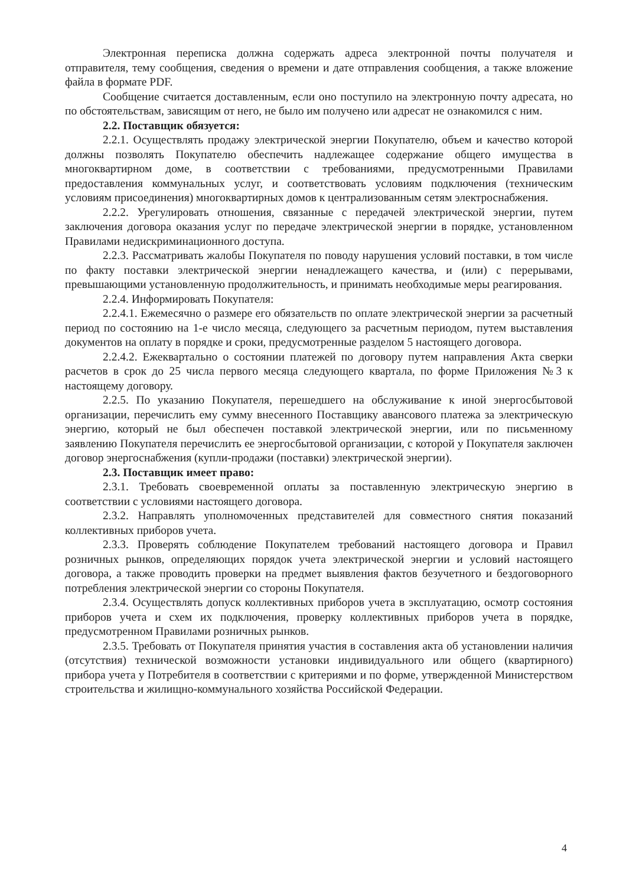Электронная переписка должна содержать адреса электронной почты получателя и отправителя, тему сообщения, сведения о времени и дате отправления сообщения, а также вложение файла в формате PDF.
Сообщение считается доставленным, если оно поступило на электронную почту адресата, но по обстоятельствам, зависящим от него, не было им получено или адресат не ознакомился с ним.
2.2. Поставщик обязуется:
2.2.1. Осуществлять продажу электрической энергии Покупателю, объем и качество которой должны позволять Покупателю обеспечить надлежащее содержание общего имущества в многоквартирном доме, в соответствии с требованиями, предусмотренными Правилами предоставления коммунальных услуг, и соответствовать условиям подключения (техническим условиям присоединения) многоквартирных домов к централизованным сетям электроснабжения.
2.2.2. Урегулировать отношения, связанные с передачей электрической энергии, путем заключения договора оказания услуг по передаче электрической энергии в порядке, установленном Правилами недискриминационного доступа.
2.2.3. Рассматривать жалобы Покупателя по поводу нарушения условий поставки, в том числе по факту поставки электрической энергии ненадлежащего качества, и (или) с перерывами, превышающими установленную продолжительность, и принимать необходимые меры реагирования.
2.2.4. Информировать Покупателя:
2.2.4.1. Ежемесячно о размере его обязательств по оплате электрической энергии за расчетный период по состоянию на 1-е число месяца, следующего за расчетным периодом, путем выставления документов на оплату в порядке и сроки, предусмотренные разделом 5 настоящего договора.
2.2.4.2. Ежеквартально о состоянии платежей по договору путем направления Акта сверки расчетов в срок до 25 числа первого месяца следующего квартала, по форме Приложения №3 к настоящему договору.
2.2.5. По указанию Покупателя, перешедшего на обслуживание к иной энергосбытовой организации, перечислить ему сумму внесенного Поставщику авансового платежа за электрическую энергию, который не был обеспечен поставкой электрической энергии, или по письменному заявлению Покупателя перечислить ее энергосбытовой организации, с которой у Покупателя заключен договор энергоснабжения (купли-продажи (поставки) электрической энергии).
2.3. Поставщик имеет право:
2.3.1. Требовать своевременной оплаты за поставленную электрическую энергию в соответствии с условиями настоящего договора.
2.3.2. Направлять уполномоченных представителей для совместного снятия показаний коллективных приборов учета.
2.3.3. Проверять соблюдение Покупателем требований настоящего договора и Правил розничных рынков, определяющих порядок учета электрической энергии и условий настоящего договора, а также проводить проверки на предмет выявления фактов безучетного и бездоговорного потребления электрической энергии со стороны Покупателя.
2.3.4. Осуществлять допуск коллективных приборов учета в эксплуатацию, осмотр состояния приборов учета и схем их подключения, проверку коллективных приборов учета в порядке, предусмотренном Правилами розничных рынков.
2.3.5. Требовать от Покупателя принятия участия в составления акта об установлении наличия (отсутствия) технической возможности установки индивидуального или общего (квартирного) прибора учета у Потребителя в соответствии с критериями и по форме, утвержденной Министерством строительства и жилищно-коммунального хозяйства Российской Федерации.
4